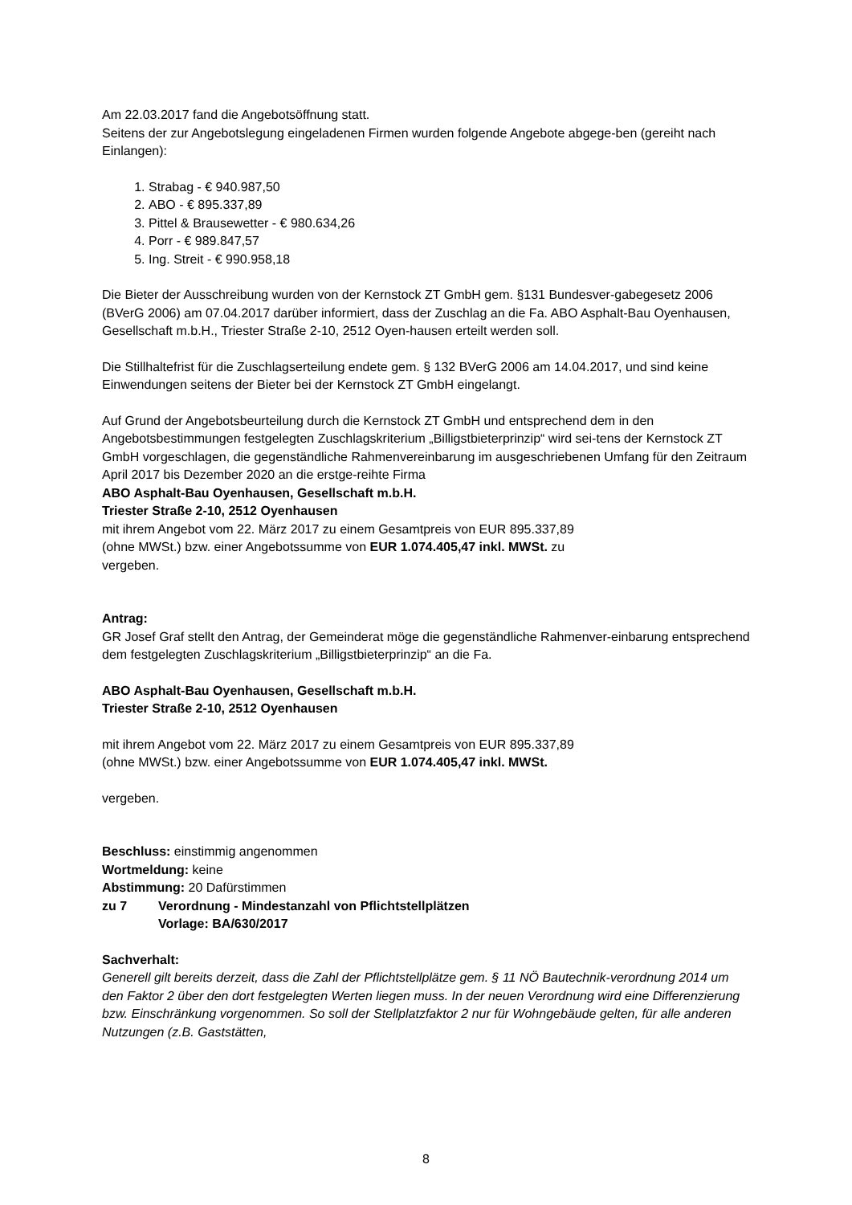Am 22.03.2017 fand die Angebotsöffnung statt.
Seitens der zur Angebotslegung eingeladenen Firmen wurden folgende Angebote abgege-ben (gereiht nach Einlangen):
1. Strabag - € 940.987,50
2. ABO - € 895.337,89
3. Pittel & Brausewetter - € 980.634,26
4. Porr - € 989.847,57
5. Ing. Streit - € 990.958,18
Die Bieter der Ausschreibung wurden von der Kernstock ZT GmbH gem. §131 Bundesver-gabegesetz 2006 (BVerG 2006) am 07.04.2017 darüber informiert, dass der Zuschlag an die Fa. ABO Asphalt-Bau Oyenhausen, Gesellschaft m.b.H., Triester Straße 2-10, 2512 Oyen-hausen erteilt werden soll.
Die Stillhaltefrist für die Zuschlagserteilung endete gem. § 132 BVerG 2006 am 14.04.2017, und sind keine Einwendungen seitens der Bieter bei der Kernstock ZT GmbH eingelangt.
Auf Grund der Angebotsbeurteilung durch die Kernstock ZT GmbH und entsprechend dem in den Angebotsbestimmungen festgelegten Zuschlagskriterium „Billigstbieterprinzip“ wird sei-tens der Kernstock ZT GmbH vorgeschlagen, die gegenständliche Rahmenvereinbarung im ausgeschriebenen Umfang für den Zeitraum April 2017 bis Dezember 2020 an die erstge-reihte Firma
ABO Asphalt-Bau Oyenhausen, Gesellschaft m.b.H.
Triester Straße 2-10, 2512 Oyenhausen
mit ihrem Angebot vom 22. März 2017 zu einem Gesamtpreis von EUR 895.337,89
(ohne MWSt.) bzw. einer Angebotssumme von EUR 1.074.405,47 inkl. MWSt. zu
vergeben.
Antrag:
GR Josef Graf stellt den Antrag, der Gemeinderat möge die gegenständliche Rahmenver-einbarung entsprechend dem festgelegten Zuschlagskriterium „Billigstbieterprinzip“ an die Fa.
ABO Asphalt-Bau Oyenhausen, Gesellschaft m.b.H.
Triester Straße 2-10, 2512 Oyenhausen
mit ihrem Angebot vom 22. März 2017 zu einem Gesamtpreis von EUR 895.337,89
(ohne MWSt.) bzw. einer Angebotssumme von EUR 1.074.405,47 inkl. MWSt.
vergeben.
Beschluss: einstimmig angenommen
Wortmeldung: keine
Abstimmung: 20 Dafürstimmen
zu 7 Verordnung - Mindestanzahl von Pflichtstellplätzen
Vorlage: BA/630/2017
Sachverhalt:
Generell gilt bereits derzeit, dass die Zahl der Pflichtstellplätze gem. § 11 NÖ Bautechnik-verordnung 2014 um den Faktor 2 über den dort festgelegten Werten liegen muss. In der neuen Verordnung wird eine Differenzierung bzw. Einschränkung vorgenommen. So soll der Stellplatzfaktor 2 nur für Wohngebäude gelten, für alle anderen Nutzungen (z.B. Gaststätten,
8